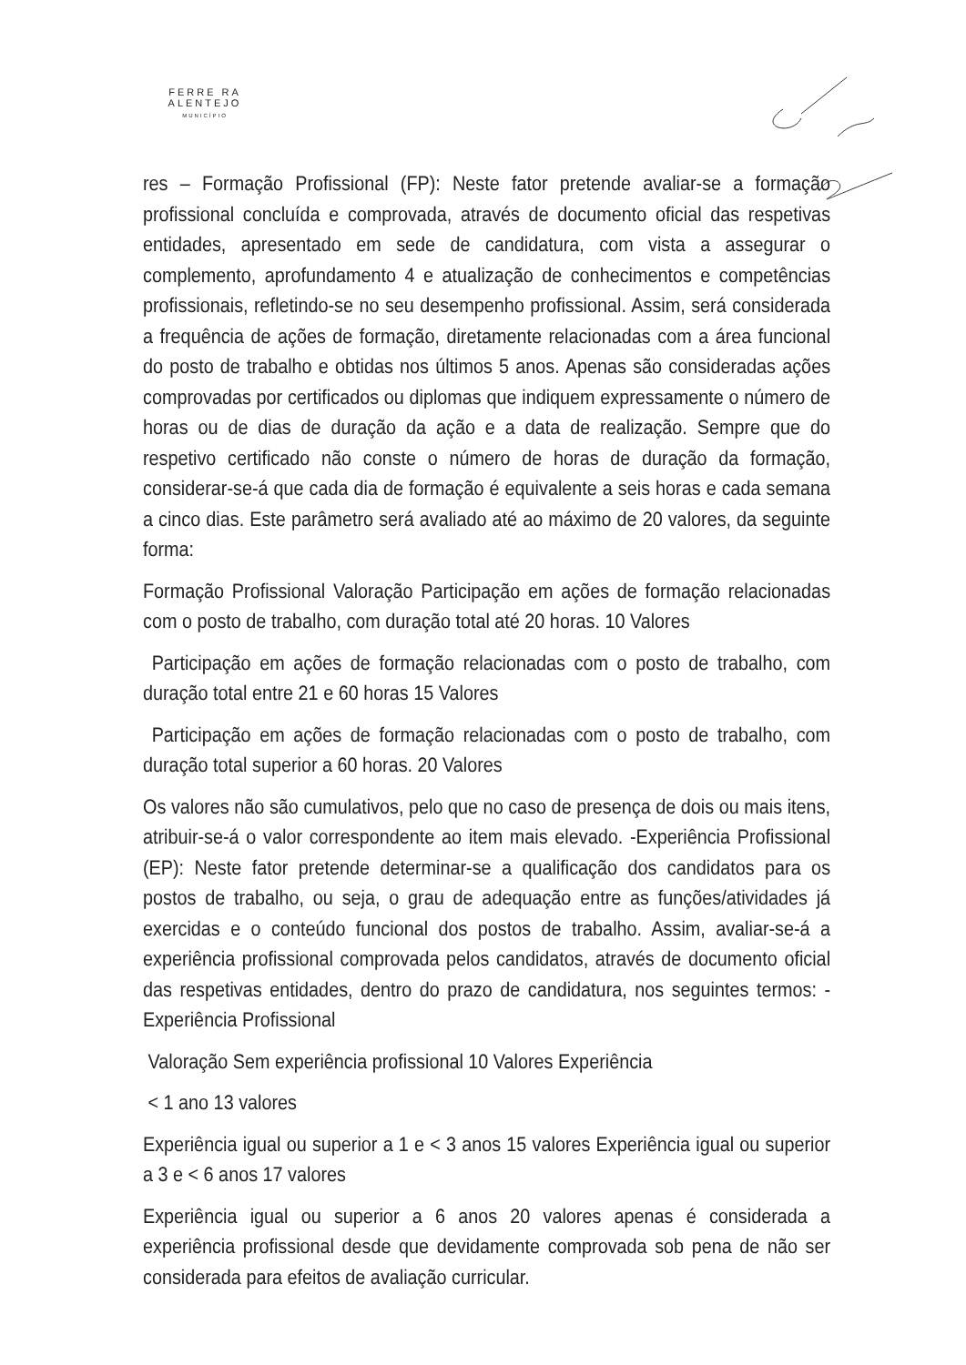FERRE RA
ALENTEJO
MUNICÍPIO
res – Formação Profissional (FP): Neste fator pretende avaliar-se a formação profissional concluída e comprovada, através de documento oficial das respetivas entidades, apresentado em sede de candidatura, com vista a assegurar o complemento, aprofundamento 4 e atualização de conhecimentos e competências profissionais, refletindo-se no seu desempenho profissional. Assim, será considerada a frequência de ações de formação, diretamente relacionadas com a área funcional do posto de trabalho e obtidas nos últimos 5 anos. Apenas são consideradas ações comprovadas por certificados ou diplomas que indiquem expressamente o número de horas ou de dias de duração da ação e a data de realização. Sempre que do respetivo certificado não conste o número de horas de duração da formação, considerar-se-á que cada dia de formação é equivalente a seis horas e cada semana a cinco dias. Este parâmetro será avaliado até ao máximo de 20 valores, da seguinte forma:
Formação Profissional Valoração Participação em ações de formação relacionadas com o posto de trabalho, com duração total até 20 horas. 10 Valores
Participação em ações de formação relacionadas com o posto de trabalho, com duração total entre 21 e 60 horas 15 Valores
Participação em ações de formação relacionadas com o posto de trabalho, com duração total superior a 60 horas. 20 Valores
Os valores não são cumulativos, pelo que no caso de presença de dois ou mais itens, atribuir-se-á o valor correspondente ao item mais elevado. -Experiência Profissional (EP): Neste fator pretende determinar-se a qualificação dos candidatos para os postos de trabalho, ou seja, o grau de adequação entre as funções/atividades já exercidas e o conteúdo funcional dos postos de trabalho. Assim, avaliar-se-á a experiência profissional comprovada pelos candidatos, através de documento oficial das respetivas entidades, dentro do prazo de candidatura, nos seguintes termos: -Experiência Profissional
Valoração Sem experiência profissional 10 Valores Experiência
< 1 ano 13 valores
Experiência igual ou superior a 1 e < 3 anos 15 valores Experiência igual ou superior a 3 e < 6 anos 17 valores
Experiência igual ou superior a 6 anos 20 valores apenas é considerada a experiência profissional desde que devidamente comprovada sob pena de não ser considerada para efeitos de avaliação curricular.